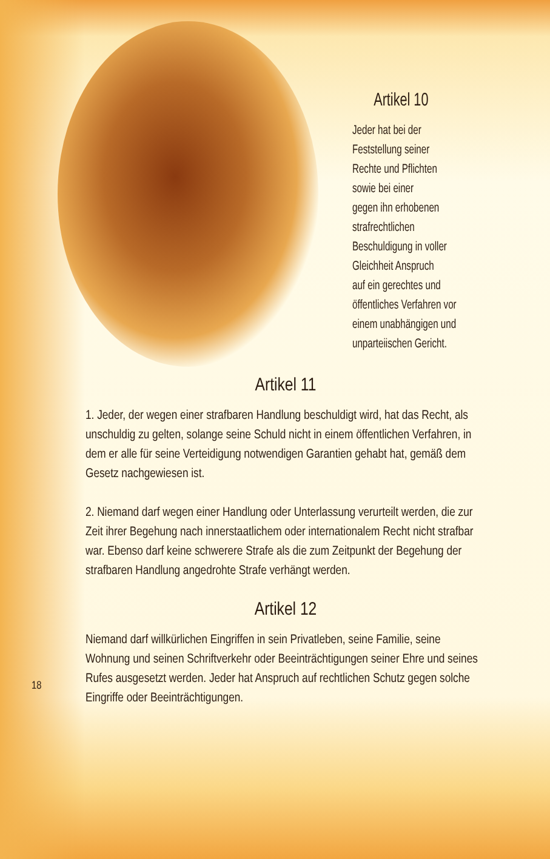Artikel 10
Jeder hat bei der
Feststellung seiner
Rechte und Pflichten
sowie bei einer
gegen ihn erhobenen
strafrechtlichen
Beschuldigung in voller
Gleichheit Anspruch
auf ein gerechtes und
öffentliches Verfahren vor
einem unabhängigen und
unparteiischen Gericht.
Artikel 11
1. Jeder, der wegen einer strafbaren Handlung beschuldigt wird, hat das Recht, als unschuldig zu gelten, solange seine Schuld nicht in einem öffentlichen Verfahren, in dem er alle für seine Verteidigung notwendigen Garantien gehabt hat, gemäß dem Gesetz nachgewiesen ist.
2. Niemand darf wegen einer Handlung oder Unterlassung verurteilt werden, die zur Zeit ihrer Begehung nach innerstaatlichem oder internationalem Recht nicht strafbar war. Ebenso darf keine schwerere Strafe als die zum Zeitpunkt der Begehung der strafbaren Handlung angedrohte Strafe verhängt werden.
Artikel 12
Niemand darf willkürlichen Eingriffen in sein Privatleben, seine Familie, seine Wohnung und seinen Schriftverkehr oder Beeinträchtigungen seiner Ehre und seines Rufes ausgesetzt werden. Jeder hat Anspruch auf rechtlichen Schutz gegen solche Eingriffe oder Beeinträchtigungen.
18